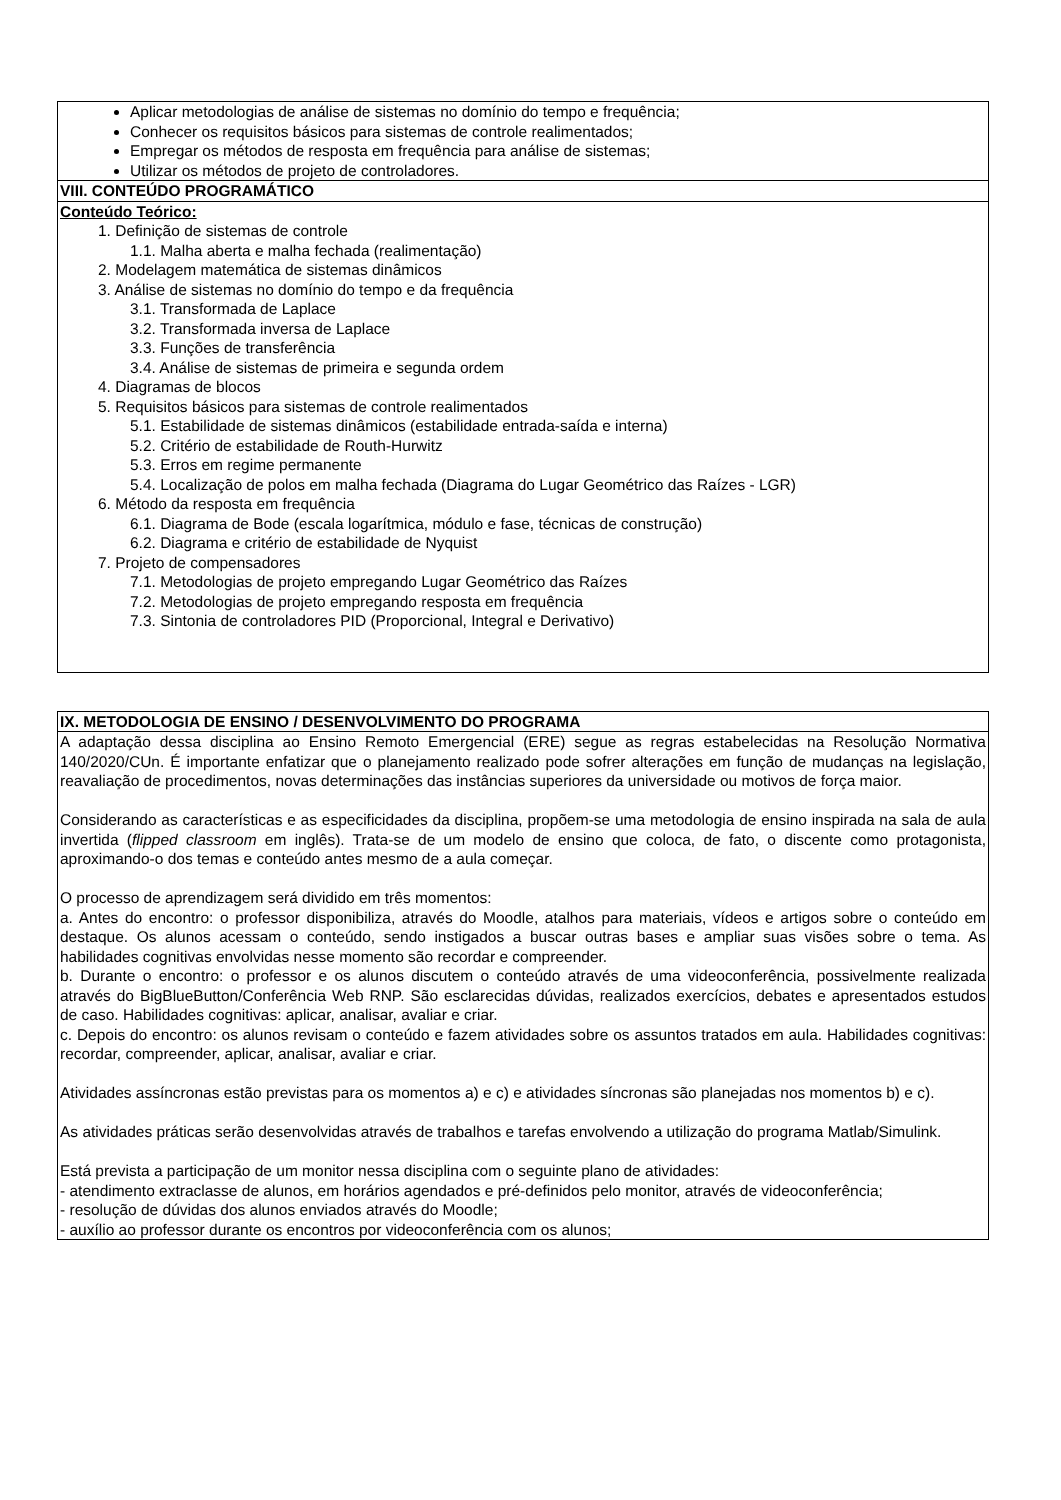| Aplicar metodologias de análise de sistemas no domínio do tempo e frequência; Conhecer os requisitos básicos para sistemas de controle realimentados; Empregar os métodos de resposta em frequência para análise de sistemas; Utilizar os métodos de projeto de controladores. |
| VIII. CONTEÚDO PROGRAMÁTICO |
| Conteúdo Teórico: 1. Definição de sistemas de controle 1.1. Malha aberta e malha fechada (realimentação) 2. Modelagem matemática de sistemas dinâmicos 3. Análise de sistemas no domínio do tempo e da frequência 3.1. Transformada de Laplace 3.2. Transformada inversa de Laplace 3.3. Funções de transferência 3.4. Análise de sistemas de primeira e segunda ordem 4. Diagramas de blocos 5. Requisitos básicos para sistemas de controle realimentados 5.1. Estabilidade de sistemas dinâmicos (estabilidade entrada-saída e interna) 5.2. Critério de estabilidade de Routh-Hurwitz 5.3. Erros em regime permanente 5.4. Localização de polos em malha fechada (Diagrama do Lugar Geométrico das Raízes - LGR) 6. Método da resposta em frequência 6.1. Diagrama de Bode (escala logarítmica, módulo e fase, técnicas de construção) 6.2. Diagrama e critério de estabilidade de Nyquist 7. Projeto de compensadores 7.1. Metodologias de projeto empregando Lugar Geométrico das Raízes 7.2. Metodologias de projeto empregando resposta em frequência 7.3. Sintonia de controladores PID (Proporcional, Integral e Derivativo) |
| IX. METODOLOGIA DE ENSINO / DESENVOLVIMENTO DO PROGRAMA |
| A adaptação dessa disciplina ao Ensino Remoto Emergencial (ERE) segue as regras estabelecidas na Resolução Normativa 140/2020/CUn. É importante enfatizar que o planejamento realizado pode sofrer alterações em função de mudanças na legislação, reavaliação de procedimentos, novas determinações das instâncias superiores da universidade ou motivos de força maior. Considerando as características e as especificidades da disciplina, propõem-se uma metodologia de ensino inspirada na sala de aula invertida ( flipped classroom em inglês). Trata-se de um modelo de ensino que coloca, de fato, o discente como protagonista, aproximando-o dos temas e conteúdo antes mesmo de a aula começar. O processo de aprendizagem será dividido em três momentos: a. Antes do encontro: o professor disponibiliza, através do Moodle, atalhos para materiais, vídeos e artigos sobre o conteúdo em destaque. Os alunos acessam o conteúdo, sendo instigados a buscar outras bases e ampliar suas visões sobre o tema. As habilidades cognitivas envolvidas nesse momento são recordar e compreender. b. Durante o encontro: o professor e os alunos discutem o conteúdo através de uma videoconferência, possivelmente realizada através do BigBlueButton/Conferência Web RNP. São esclarecidas dúvidas, realizados exercícios, debates e apresentados estudos de caso. Habilidades cognitivas: aplicar, analisar, avaliar e criar. c. Depois do encontro: os alunos revisam o conteúdo e fazem atividades sobre os assuntos tratados em aula. Habilidades cognitivas: recordar, compreender, aplicar, analisar, avaliar e criar. Atividades assíncronas estão previstas para os momentos a) e c) e atividades síncronas são planejadas nos momentos b) e c). As atividades práticas serão desenvolvidas através de trabalhos e tarefas envolvendo a utilização do programa Matlab/Simulink. Está prevista a participação de um monitor nessa disciplina com o seguinte plano de atividades: - atendimento extraclasse de alunos, em horários agendados e pré-definidos pelo monitor, através de videoconferência; - resolução de dúvidas dos alunos enviados através do Moodle; - auxílio ao professor durante os encontros por videoconferência com os alunos; |